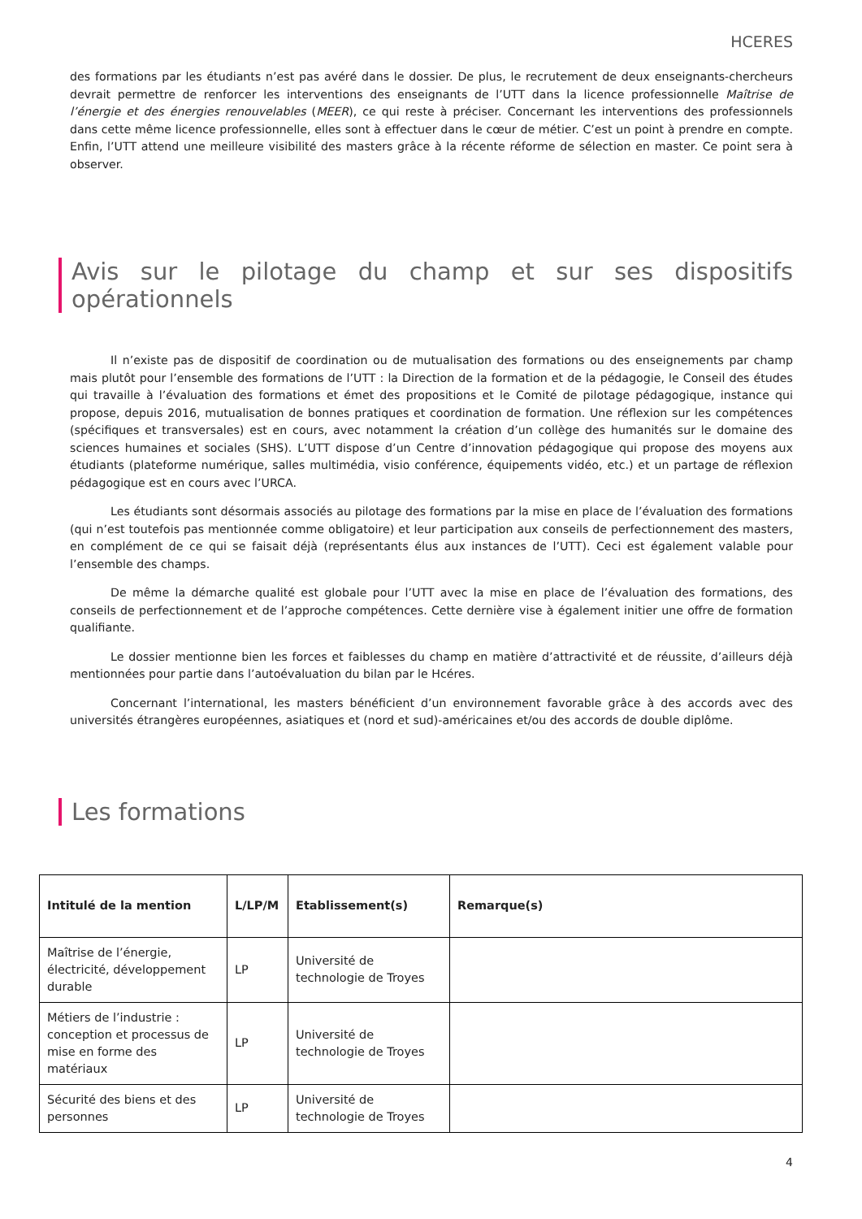HCERES
des formations par les étudiants n’est pas avéré dans le dossier. De plus, le recrutement de deux enseignants-chercheurs devrait permettre de renforcer les interventions des enseignants de l’UTT dans la licence professionnelle Maîtrise de l’énergie et des énergies renouvelables (MEER), ce qui reste à préciser. Concernant les interventions des professionnels dans cette même licence professionnelle, elles sont à effectuer dans le cœur de métier. C’est un point à prendre en compte. Enfin, l’UTT attend une meilleure visibilité des masters grâce à la récente réforme de sélection en master. Ce point sera à observer.
Avis sur le pilotage du champ et sur ses dispositifs opérationnels
Il n’existe pas de dispositif de coordination ou de mutualisation des formations ou des enseignements par champ mais plutôt pour l’ensemble des formations de l’UTT : la Direction de la formation et de la pédagogie, le Conseil des études qui travaille à l’évaluation des formations et émet des propositions et le Comité de pilotage pédagogique, instance qui propose, depuis 2016, mutualisation de bonnes pratiques et coordination de formation. Une réflexion sur les compétences (spécifiques et transversales) est en cours, avec notamment la création d’un collège des humanités sur le domaine des sciences humaines et sociales (SHS). L’UTT dispose d’un Centre d’innovation pédagogique qui propose des moyens aux étudiants (plateforme numérique, salles multimédia, visio conférence, équipements vidéo, etc.) et un partage de réflexion pédagogique est en cours avec l’URCA.
Les étudiants sont désormais associés au pilotage des formations par la mise en place de l’évaluation des formations (qui n’est toutefois pas mentionnée comme obligatoire) et leur participation aux conseils de perfectionnement des masters, en complément de ce qui se faisait déjà (représentants élus aux instances de l’UTT). Ceci est également valable pour l’ensemble des champs.
De même la démarche qualité est globale pour l’UTT avec la mise en place de l’évaluation des formations, des conseils de perfectionnement et de l’approche compétences. Cette dernière vise à également initier une offre de formation qualifiante.
Le dossier mentionne bien les forces et faiblesses du champ en matière d’attractivité et de réussite, d’ailleurs déjà mentionnées pour partie dans l’autoévaluation du bilan par le Hcéres.
Concernant l’international, les masters bénéficient d’un environnement favorable grâce à des accords avec des universités étrangères européennes, asiatiques et (nord et sud)-américaines et/ou des accords de double diplôme.
Les formations
| Intitulé de la mention | L/LP/M | Etablissement(s) | Remarque(s) |
| --- | --- | --- | --- |
| Maîtrise de l’énergie, électricité, développement durable | LP | Université de technologie de Troyes | |
| Métiers de l’industrie : conception et processus de mise en forme des matériaux | LP | Université de technologie de Troyes | |
| Sécurité des biens et des personnes | LP | Université de technologie de Troyes | |
4